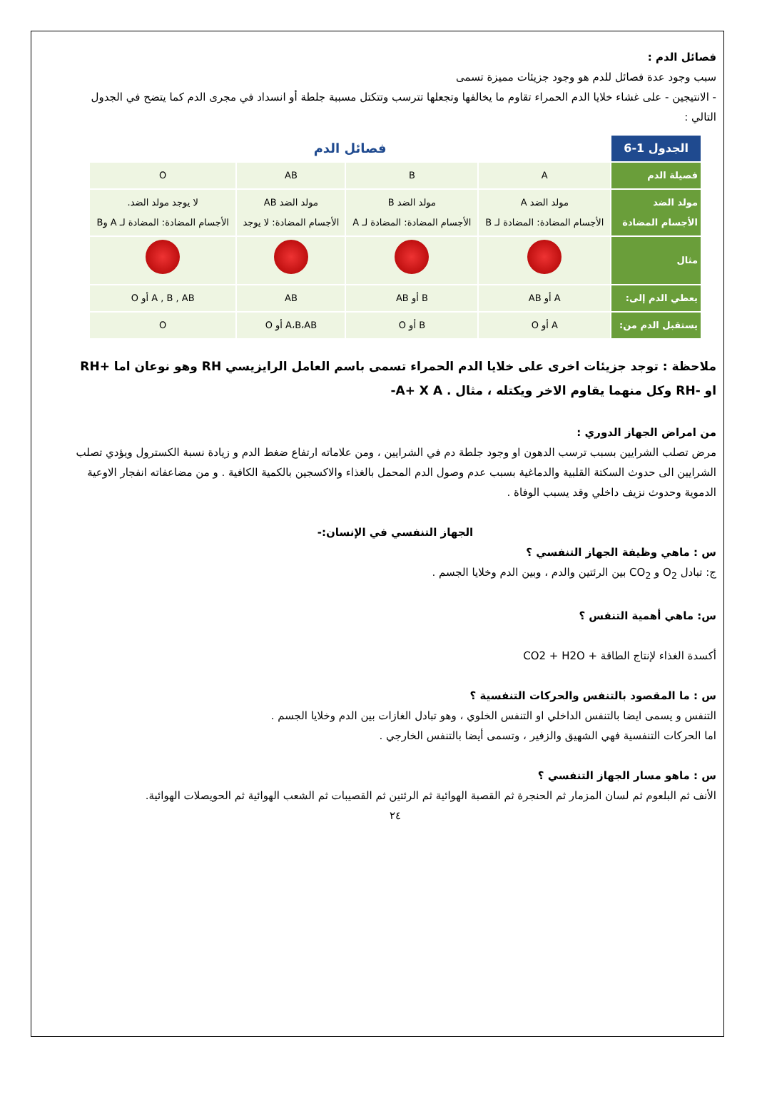فصائل الدم :
سبب وجود عدة فصائل للدم هو وجود جزيئات مميزة تسمى
- الانتيجين - على غشاء خلايا الدم الحمراء تقاوم ما يخالفها وتجعلها تترسب وتتكتل مسببة جلطة أو انسداد في مجرى الدم كما يتضح في الجدول التالي :
| الجدول 1-6 | فصائل الدم | | | |
| --- | --- | --- | --- | --- |
| فصيلة الدم | A | B | AB | O |
| مولد الضد الأجسام المضادة | مولد الضد A الأجسام المضادة: المضادة لـ B | مولد الضد B الأجسام المضادة: المضادة لـ A | مولد الضد AB الأجسام المضادة: لا يوجد | لا يوجد مولد الضد. الأجسام المضادة: المضادة لـ A وB |
| مثال | | | | |
| يعطي الدم إلى: | A أو AB | B أو AB | AB | A , B , AB أو O |
| يستقبل الدم من: | A أو O | B أو O | A،B،AB أو O | O |
ملاحظة : توجد جزيئات اخرى على خلايا الدم الحمراء تسمى باسم العامل الرايزيسي RH وهو نوعان اما +RH او -RH وكل منهما يقاوم الاخر ويكتله ، مثال . A+ X A-
من امراض الجهاز الدوري :
مرض تصلب الشرايين بسبب ترسب الدهون او وجود جلطة دم في الشرايين ، ومن علاماته ارتفاع ضغط الدم و زيادة نسبة الكسترول ويؤدي تصلب الشرايين الى حدوث السكتة القلبية والدماغية بسبب عدم وصول الدم المحمل بالغذاء والاكسجين بالكمية الكافية . و من مضاعفاته انفجار الاوعية الدموية وحدوث نزيف داخلي وقد يسبب الوفاة .
الجهاز التنفسي في الإنسان:-
س : ماهي وظيفة الجهاز التنفسي ؟
ج: تبادل O<sub>2</sub> و CO<sub>2</sub> بين الرئتين والدم ، وبين الدم وخلايا الجسم .
س: ماهي أهمية التنفس ؟
أكسدة الغذاء لإنتاج الطاقة + CO2 + H2O
س : ما المقصود بالتنفس والحركات التنفسية ؟
التنفس و يسمى ايضا بالتنفس الداخلي او التنفس الخلوي ، وهو تبادل الغازات بين الدم وخلايا الجسم .
اما الحركات التنفسية فهي الشهيق والزفير ، وتسمى أيضا بالتنفس الخارجي .
س : ماهو مسار الجهاز التنفسي ؟
الأنف ثم البلعوم ثم لسان المزمار ثم الحنجرة ثم القصبة الهوائية ثم الرئتين ثم القصيبات ثم الشعب الهوائية ثم الحويصلات الهوائية.
٢٤